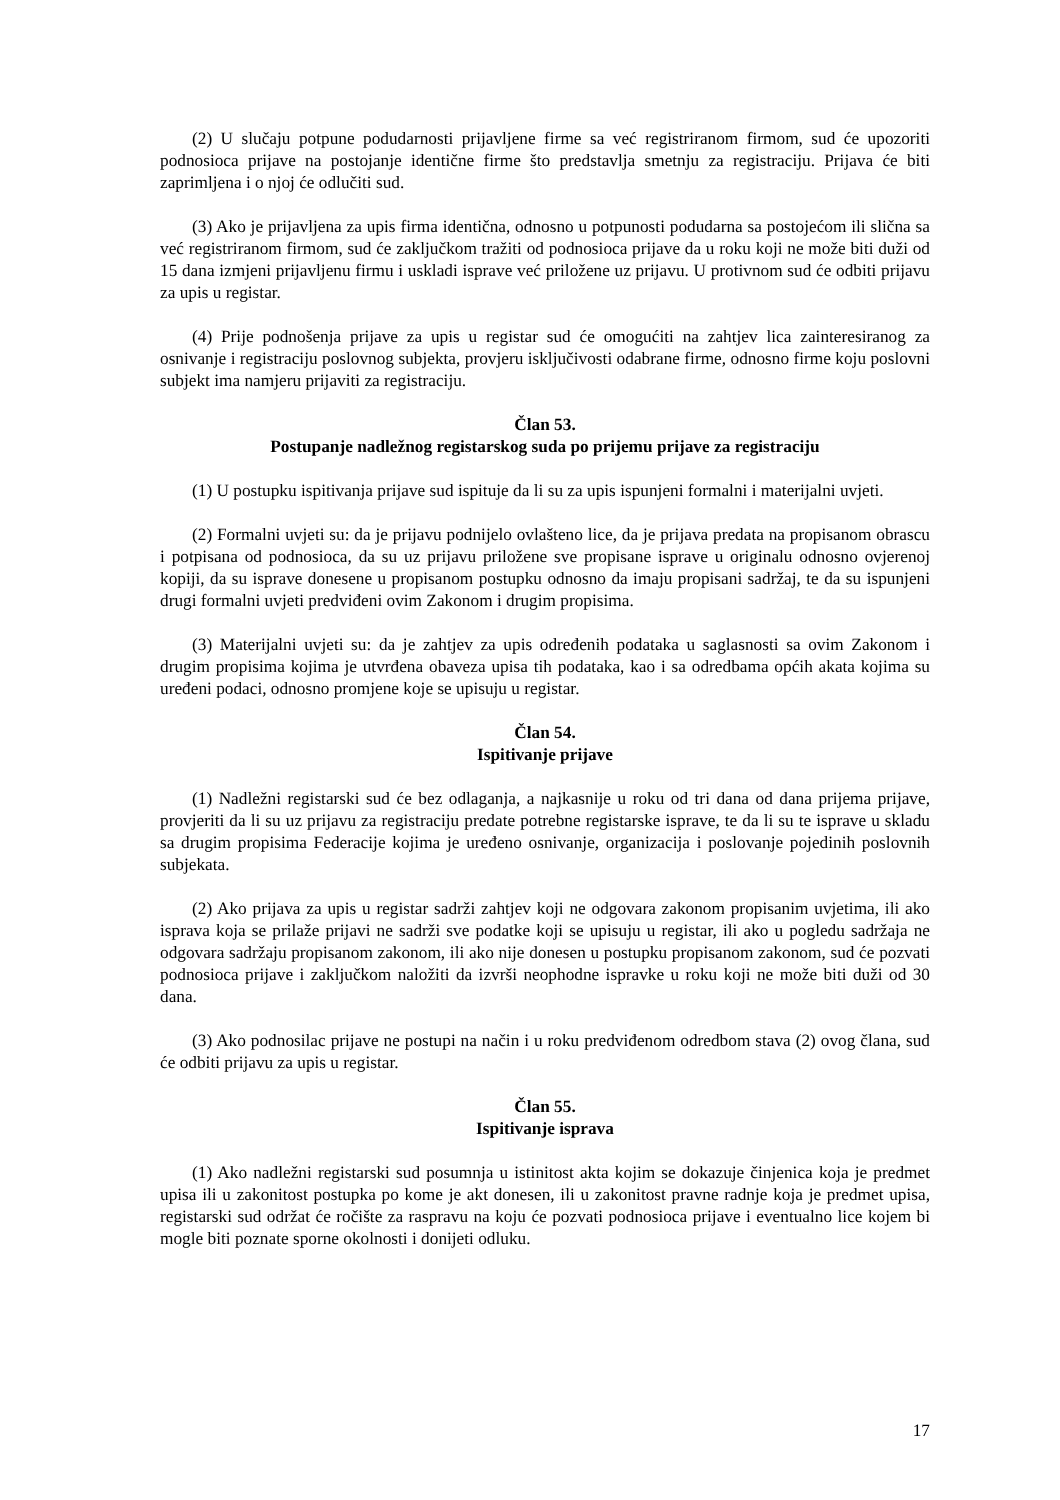(2) U slučaju potpune podudarnosti prijavljene firme sa već registriranom firmom, sud će upozoriti podnosioca prijave na postojanje identične firme što predstavlja smetnju za registraciju. Prijava će biti zaprimljena i o njoj će odlučiti sud.
(3) Ako je prijavljena za upis firma identična, odnosno u potpunosti podudarna sa postojećom ili slična sa već registriranom firmom, sud će zaključkom tražiti od podnosioca prijave da u roku koji ne može biti duži od 15 dana izmjeni prijavljenu firmu i uskladi isprave već priložene uz prijavu. U protivnom sud će odbiti prijavu za upis u registar.
(4) Prije podnošenja prijave za upis u registar sud će omogućiti na zahtjev lica zainteresiranog za osnivanje i registraciju poslovnog subjekta, provjeru isključivosti odabrane firme, odnosno firme koju poslovni subjekt ima namjeru prijaviti za registraciju.
Član 53.
Postupanje nadležnog registarskog suda po prijemu prijave za registraciju
(1) U postupku ispitivanja prijave sud ispituje da li su za upis ispunjeni formalni i materijalni uvjeti.
(2) Formalni uvjeti su: da je prijavu podnijelo ovlašteno lice, da je prijava predata na propisanom obrascu i potpisana od podnosioca, da su uz prijavu priložene sve propisane isprave u originalu odnosno ovjerenoj kopiji, da su isprave donesene u propisanom postupku odnosno da imaju propisani sadržaj, te da su ispunjeni drugi formalni uvjeti predviđeni ovim Zakonom i drugim propisima.
(3) Materijalni uvjeti su: da je zahtjev za upis određenih podataka u saglasnosti sa ovim Zakonom i drugim propisima kojima je utvrđena obaveza upisa tih podataka, kao i sa odredbama općih akata kojima su uređeni podaci, odnosno promjene koje se upisuju u registar.
Član 54.
Ispitivanje prijave
(1) Nadležni registarski sud će bez odlaganja, a najkasnije u roku od tri dana od dana prijema prijave, provjeriti da li su uz prijavu za registraciju predate potrebne registarske isprave, te da li su te isprave u skladu sa drugim propisima Federacije kojima je uređeno osnivanje, organizacija i poslovanje pojedinih poslovnih subjekata.
(2) Ako prijava za upis u registar sadrži zahtjev koji ne odgovara zakonom propisanim uvjetima, ili ako isprava koja se prilaže prijavi ne sadrži sve podatke koji se upisuju u registar, ili ako u pogledu sadržaja ne odgovara sadržaju propisanom zakonom, ili ako nije donesen u postupku propisanom zakonom, sud će pozvati podnosioca prijave i zaključkom naložiti da izvrši neophodne ispravke u roku koji ne može biti duži od 30 dana.
(3) Ako podnosilac prijave ne postupi na način i u roku predviđenom odredbom stava (2) ovog člana, sud će odbiti prijavu za upis u registar.
Član 55.
Ispitivanje isprava
(1) Ako nadležni registarski sud posumnja u istinitost akta kojim se dokazuje činjenica koja je predmet upisa ili u zakonitost postupka po kome je akt donesen, ili u zakonitost pravne radnje koja je predmet upisa, registarski sud održat će ročište za raspravu na koju će pozvati podnosioca prijave i eventualno lice kojem bi mogle biti poznate sporne okolnosti i donijeti odluku.
17